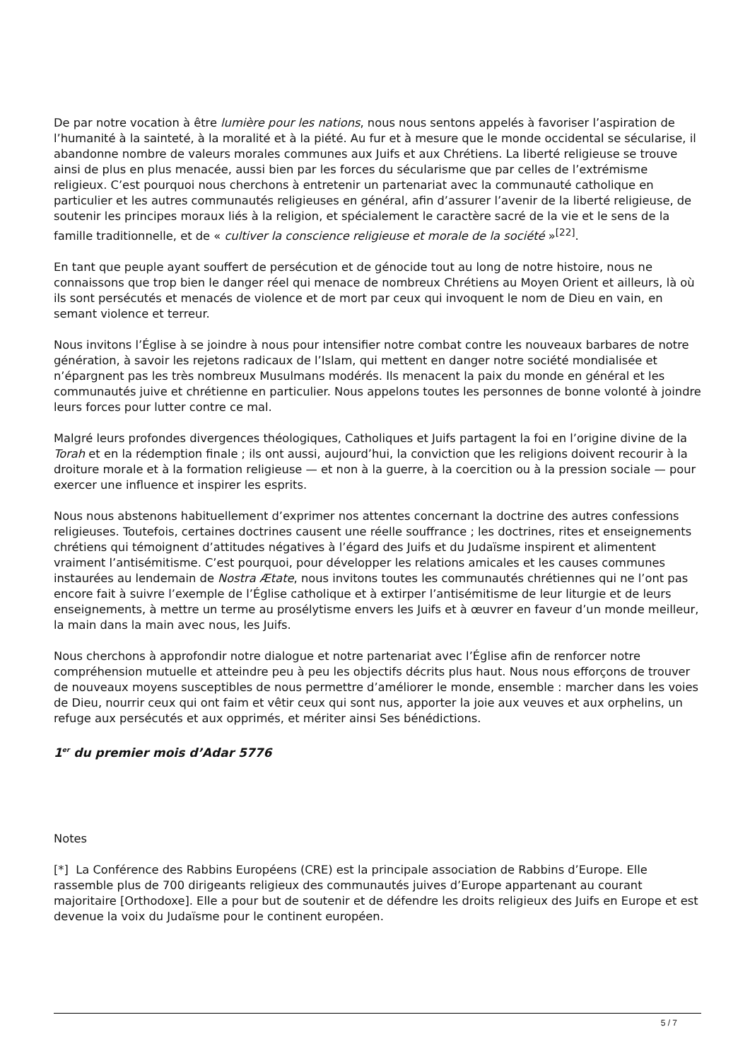De par notre vocation à être lumière pour les nations, nous nous sentons appelés à favoriser l’aspiration de l’humanité à la sainteté, à la moralité et à la piété. Au fur et à mesure que le monde occidental se sécularise, il abandonne nombre de valeurs morales communes aux Juifs et aux Chrétiens. La liberté religieuse se trouve ainsi de plus en plus menacée, aussi bien par les forces du sécularisme que par celles de l’extrémisme religieux. C’est pourquoi nous cherchons à entretenir un partenariat avec la communauté catholique en particulier et les autres communautés religieuses en général, afin d’assurer l’avenir de la liberté religieuse, de soutenir les principes moraux liés à la religion, et spécialement le caractère sacré de la vie et le sens de la famille traditionnelle, et de « cultiver la conscience religieuse et morale de la société »<sup>[22]</sup>.
En tant que peuple ayant souffert de persécution et de génocide tout au long de notre histoire, nous ne connaissons que trop bien le danger réel qui menace de nombreux Chrétiens au Moyen Orient et ailleurs, là où ils sont persécutés et menacés de violence et de mort par ceux qui invoquent le nom de Dieu en vain, en semant violence et terreur.
Nous invitons l’Église à se joindre à nous pour intensifier notre combat contre les nouveaux barbares de notre génération, à savoir les rejetons radicaux de l’Islam, qui mettent en danger notre société mondialisée et n’épargnent pas les très nombreux Musulmans modérés. Ils menacent la paix du monde en général et les communautés juive et chrétienne en particulier. Nous appelons toutes les personnes de bonne volonté à joindre leurs forces pour lutter contre ce mal.
Malgré leurs profondes divergences théologiques, Catholiques et Juifs partagent la foi en l’origine divine de la Torah et en la rédemption finale ; ils ont aussi, aujourd’hui, la conviction que les religions doivent recourir à la droiture morale et à la formation religieuse — et non à la guerre, à la coercition ou à la pression sociale — pour exercer une influence et inspirer les esprits.
Nous nous abstenons habituellement d’exprimer nos attentes concernant la doctrine des autres confessions religieuses. Toutefois, certaines doctrines causent une réelle souffrance ; les doctrines, rites et enseignements chrétiens qui témoignent d’attitudes négatives à l’égard des Juifs et du Judaïsme inspirent et alimentent vraiment l’antisémitisme. C’est pourquoi, pour développer les relations amicales et les causes communes instaurées au lendemain de Nostra Ætate, nous invitons toutes les communautés chrétiennes qui ne l’ont pas encore fait à suivre l’exemple de l’Église catholique et à extirper l’antisémitisme de leur liturgie et de leurs enseignements, à mettre un terme au prosélytisme envers les Juifs et à œuvrer en faveur d’un monde meilleur, la main dans la main avec nous, les Juifs.
Nous cherchons à approfondir notre dialogue et notre partenariat avec l’Église afin de renforcer notre compréhension mutuelle et atteindre peu à peu les objectifs décrits plus haut. Nous nous efforçons de trouver de nouveaux moyens susceptibles de nous permettre d’améliorer le monde, ensemble : marcher dans les voies de Dieu, nourrir ceux qui ont faim et vêtir ceux qui sont nus, apporter la joie aux veuves et aux orphelins, un refuge aux persécutés et aux opprimés, et mériter ainsi Ses bénédictions.
1<sup>er</sup> du premier mois d’Adar 5776
Notes
[*] La Conférence des Rabbins Européens (CRE) est la principale association de Rabbins d’Europe. Elle rassemble plus de 700 dirigeants religieux des communautés juives d’Europe appartenant au courant majoritaire [Orthodoxe]. Elle a pour but de soutenir et de défendre les droits religieux des Juifs en Europe et est devenue la voix du Judaïsme pour le continent européen.
5 / 7